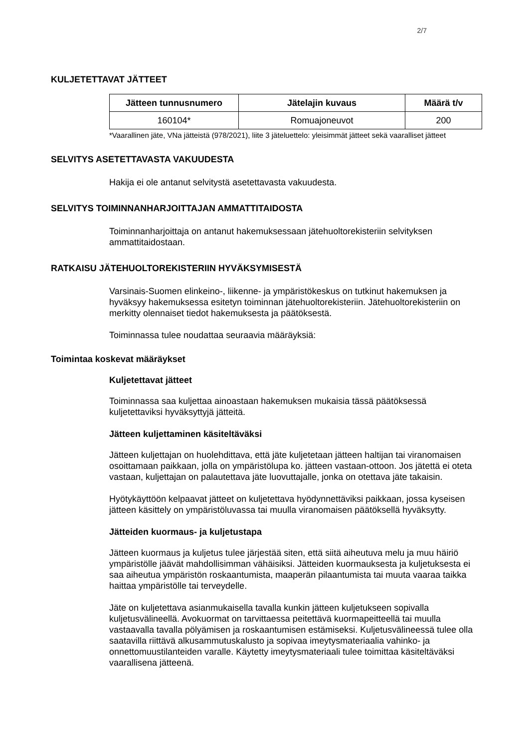2/7
KULJETETTAVAT JÄTTEET
| Jätteen tunnusnumero | Jätelajin kuvaus | Määrä t/v |
| --- | --- | --- |
| 160104* | Romuajoneuvot | 200 |
*Vaarallinen jäte, VNa jätteistä (978/2021), liite 3 jäteluettelo: yleisimmät jätteet sekä vaaralliset jätteet
SELVITYS ASETETTAVASTA VAKUUDESTA
Hakija ei ole antanut selvitystä asetettavasta vakuudesta.
SELVITYS TOIMINNANHARJOITTAJAN AMMATTITAIDOSTA
Toiminnanharjoittaja on antanut hakemuksessaan jätehuoltorekisteriin selvityksen ammattitaidostaan.
RATKAISU JÄTEHUOLTOREKISTERIIN HYVÄKSYMISESTÄ
Varsinais-Suomen elinkeino-, liikenne- ja ympäristökeskus on tutkinut hakemuksen ja hyväksyy hakemuksessa esitetyn toiminnan jätehuoltorekisteriin. Jätehuoltorekisteriin on merkitty olennaiset tiedot hakemuksesta ja päätöksestä.
Toiminnassa tulee noudattaa seuraavia määräyksiä:
Toimintaa koskevat määräykset
Kuljetettavat jätteet
Toiminnassa saa kuljettaa ainoastaan hakemuksen mukaisia tässä päätöksessä kuljetettaviksi hyväksyttyjä jätteitä.
Jätteen kuljettaminen käsiteltäväksi
Jätteen kuljettajan on huolehdittava, että jäte kuljetetaan jätteen haltijan tai viranomaisen osoittamaan paikkaan, jolla on ympäristölupa ko. jätteen vastaan-ottoon. Jos jätettä ei oteta vastaan, kuljettajan on palautettava jäte luovuttajalle, jonka on otettava jäte takaisin.
Hyötykäyttöön kelpaavat jätteet on kuljetettava hyödynnettäviksi paikkaan, jossa kyseisen jätteen käsittely on ympäristöluvassa tai muulla viranomaisen päätöksellä hyväksytty.
Jätteiden kuormaus- ja kuljetustapa
Jätteen kuormaus ja kuljetus tulee järjestää siten, että siitä aiheutuva melu ja muu häiriö ympäristölle jäävät mahdollisimman vähäisiksi. Jätteiden kuormauksesta ja kuljetuksesta ei saa aiheutua ympäristön roskaantumista, maaperän pilaantumista tai muuta vaaraa taikka haittaa ympäristölle tai terveydelle.
Jäte on kuljetettava asianmukaisella tavalla kunkin jätteen kuljetukseen sopivalla kuljetusvälineellä. Avokuormat on tarvittaessa peitettävä kuormapeitteellä tai muulla vastaavalla tavalla pölyämisen ja roskaantumisen estämiseksi. Kuljetusvälineessä tulee olla saatavilla riittävä alkusammutuskalusto ja sopivaa imeytysmateriaalia vahinko- ja onnettomuustilanteiden varalle. Käytetty imeytysmateriaali tulee toimittaa käsiteltäväksi vaarallisena jätteenä.